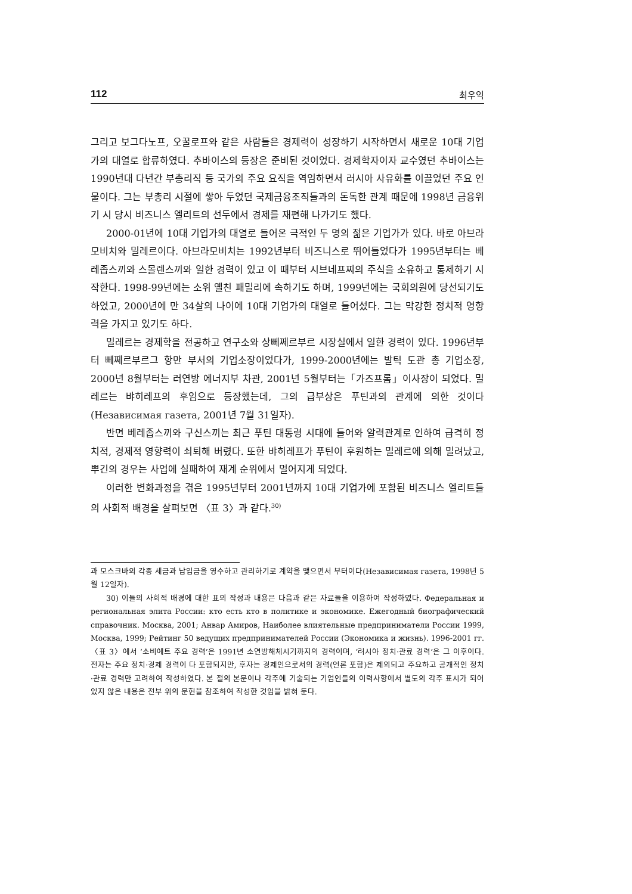112 최우익
그리고 보그다노프, 오꿀로프와 같은 사람들은 경제력이 성장하기 시작하면서 새로운 10대 기업가의 대열로 합류하였다. 추바이스의 등장은 준비된 것이었다. 경제학자이자 교수였던 추바이스는 1990년대 다년간 부총리직 등 국가의 주요 요직을 역임하면서 러시아 사유화를 이끌었던 주요 인물이다. 그는 부총리 시절에 쌓아 두었던 국제금융조직들과의 돈독한 관계 때문에 1998년 금융위기 시 당시 비즈니스 엘리트의 선두에서 경제를 재편해 나가기도 했다.
2000-01년에 10대 기업가의 대열로 들어온 극적인 두 명의 젊은 기업가가 있다. 바로 아브라모비치와 밀레르이다. 아브라모비치는 1992년부터 비즈니스로 뛰어들었다가 1995년부터는 베레좁스끼와 스몰렌스끼와 일한 경력이 있고 이 때부터 시브네프찌의 주식을 소유하고 통제하기 시작한다. 1998-99년에는 소위 옐친 패밀리에 속하기도 하며, 1999년에는 국회의원에 당선되기도 하였고, 2000년에 만 34살의 나이에 10대 기업가의 대열로 들어섰다. 그는 막강한 정치적 영향력을 가지고 있기도 하다.
밀레르는 경제학을 전공하고 연구소와 상뻬쩨르부르 시장실에서 일한 경력이 있다. 1996년부터 뻬쩨르부르그 항만 부서의 기업소장이었다가, 1999-2000년에는 발틱 도관 총 기업소장, 2000년 8월부터는 러연방 에너지부 차관, 2001년 5월부터는「가즈프롬」이사장이 되었다. 밀레르는 뱌히레프의 후임으로 등장했는데, 그의 급부상은 푸틴과의 관계에 의한 것이다(Независимая газета, 2001년 7월 31일자).
반면 베레좁스끼와 구신스끼는 최근 푸틴 대통령 시대에 들어와 알력관계로 인하여 급격히 정치적, 경제적 영향력이 쇠퇴해 버렸다. 또한 뱌히레프가 푸틴이 후원하는 밀레르에 의해 밀려났고, 뿌긴의 경우는 사업에 실패하여 재계 순위에서 멀어지게 되었다.
이러한 변화과정을 겪은 1995년부터 2001년까지 10대 기업가에 포함된 비즈니스 엘리트들의 사회적 배경을 살펴보면 〈표 3〉과 같다.<sup>30)</sup>
과 모스크바의 각종 세금과 납입금을 영수하고 관리하기로 계약을 맺으면서 부터이다(Независимая газета, 1998년 5월 12일자).
30) 이들의 사회적 배경에 대한 표의 작성과 내용은 다음과 같은 자료들을 이용하여 작성하였다. Федеральная и региональная элита России: кто есть кто в политике и экономике. Ежегодный биографический справочник. Москва, 2001; Анвар Амиров, Наиболее влиятельные предприниматели России 1999, Москва, 1999; Рейтинг 50 ведущих предпринимателей России (Экономика и жизнь). 1996-2001 гг. 〈표 3〉에서 ‘소비에트 주요 경력’은 1991년 소연방해체시기까지의 경력이며, ‘러시아 정치·관료 경력’은 그 이후이다. 전자는 주요 정치·경제 경력이 다 포함되지만, 후자는 경제인으로서의 경력(언론 포함)은 제외되고 주요하고 공개적인 정치·관료 경력만 고려하여 작성하였다. 본 절의 본문이나 각주에 기술되는 기업인들의 이력사항에서 별도의 각주 표시가 되어 있지 않은 내용은 전부 위의 문헌을 참조하여 작성한 것임을 밝혀 둔다.